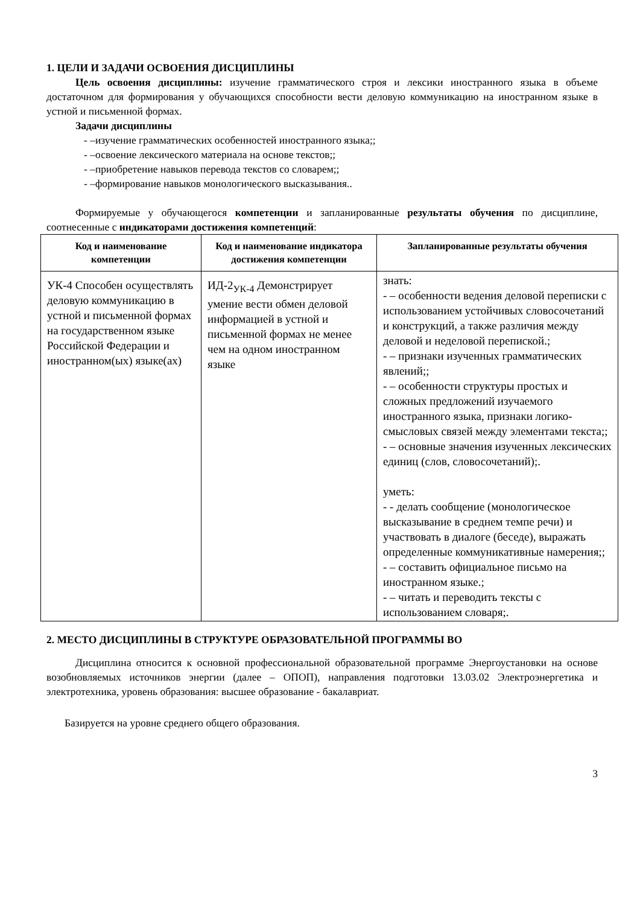1. ЦЕЛИ И ЗАДАЧИ ОСВОЕНИЯ ДИСЦИПЛИНЫ
Цель освоения дисциплины: изучение грамматического строя и лексики иностранного языка в объеме достаточном для формирования у обучающихся способности вести деловую коммуникацию на иностранном языке в устной и письменной формах.
Задачи дисциплины
- –изучение грамматических особенностей иностранного языка;;
- –освоение лексического материала на основе текстов;;
- –приобретение навыков перевода текстов со словарем;;
- –формирование навыков монологического высказывания..
Формируемые у обучающегося компетенции и запланированные результаты обучения по дисциплине, соотнесенные с индикаторами достижения компетенций:
| Код и наименование компетенции | Код и наименование индикатора достижения компетенции | Запланированные результаты обучения |
| --- | --- | --- |
| УК-4 Способен осуществлять деловую коммуникацию в устной и письменной формах на государственном языке Российской Федерации и иностранном(ых) языке(ах) | ИД-2<sub>УК-4</sub> Демонстрирует умение вести обмен деловой информацией в устной и письменной формах не менее чем на одном иностранном языке | знать: - – особенности ведения деловой переписки с использованием устойчивых словосочетаний и конструкций, а также различия между деловой и неделовой перепиской.; - – признаки изученных грамматических явлений;; - – особенности структуры простых и сложных предложений изучаемого иностранного языка, признаки логико-смысловых связей между элементами текста;; - – основные значения изученных лексических единиц (слов, словосочетаний);. уметь: - - делать сообщение (монологическое высказывание в среднем темпе речи) и участвовать в диалоге (беседе), выражать определенные коммуникативные намерения;; - – составить официальное письмо на иностранном языке.; - – читать и переводить тексты с использованием словаря;. |
2. МЕСТО ДИСЦИПЛИНЫ В СТРУКТУРЕ ОБРАЗОВАТЕЛЬНОЙ ПРОГРАММЫ ВО
Дисциплина относится к основной профессиональной образовательной программе Энергоустановки на основе возобновляемых источников энергии (далее – ОПОП), направления подготовки 13.03.02 Электроэнергетика и электротехника, уровень образования: высшее образование - бакалавриат.
Базируется на уровне среднего общего образования.
3